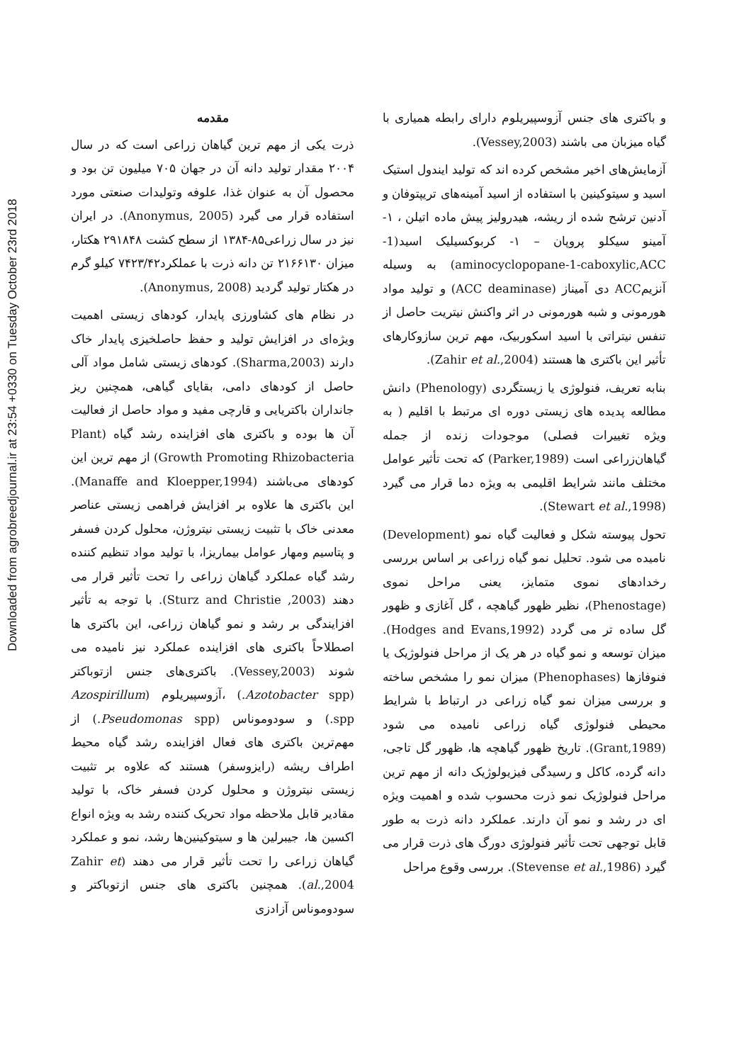Downloaded from agrobreedjournal.ir at 23:54 +0330 on Tuesday October 23rd 2018
مقدمه
ذرت یکی از مهم ترین گیاهان زراعی است که در سال ۲۰۰۴ مقدار تولید دانه آن در جهان ۷۰۵ میلیون تن بود و محصول آن به عنوان غذا، علوفه وتولیدات صنعتی مورد استفاده قرار می گیرد (Anonymus, 2005). در ایران نیز در سال زراعی۸۵-۱۳۸۴ از سطح کشت ۲۹۱۸۴۸ هکتار، میزان ۲۱۶۶۱۳۰ تن دانه ذرت با عملکرد۷۴۲۳/۴۲ کیلو گرم در هکتار تولید گردید (Anonymus, 2008).
در نظام های کشاورزی پایدار، کودهای زیستی اهمیت ویژه‌ای در افزایش تولید و حفظ حاصلخیزی پایدار خاک دارند (Sharma,2003). کودهای زیستی شامل مواد آلی حاصل از کودهای دامی، بقایای گیاهی، همچنین ریز جانداران باکتریایی و قارچی مفید و مواد حاصل از فعالیت آن ها بوده و باکتری های افزاینده رشد گیاه (Plant Growth Promoting Rhizobacteria) از مهم ترین این کودهای می‌باشند (Manaffe and Kloepper,1994). این باکتری ها علاوه بر افزایش فراهمی زیستی عناصر معدنی خاک با تثبیت زیستی نیتروژن، محلول کردن فسفر و پتاسیم ومهار عوامل بیماریزا، با تولید مواد تنظیم کننده رشد گیاه عملکرد گیاهان زراعی را تحت تأثیر قرار می دهند (Sturz and Christie ,2003). با توجه به تأثیر افزایندگی بر رشد و نمو گیاهان زراعی، این باکتری ها اصطلاحاً باکتری های افزاینده عملکرد نیز نامیده می شوند (Vessey,2003). باکتری‌های جنس ازتوباکتر (Azotobacter spp.) ،آزوسپیریلوم (Azospirillum spp.) و سودوموناس (Pseudomonas spp.) از مهم‌ترین باکتری های فعال افزاینده رشد گیاه محیط اطراف ریشه (رایزوسفر) هستند که علاوه بر تثبیت زیستی نیتروژن و محلول کردن فسفر خاک، با تولید مقادیر قابل ملاحظه مواد تحریک کننده رشد به ویژه انواع اکسین ها، جیبرلین ها و سیتوکینین‌ها رشد، نمو و عملکرد گیاهان زراعی را تحت تأثیر قرار می دهند (Zahir et al.,2004). همچنین باکتری های جنس ازتوباکتر و سودوموناس آزادزی
و باکتری های جنس آزوسپیریلوم دارای رابطه همیاری با گیاه میزبان می باشند (Vessey,2003).
آزمایش‌های اخیر مشخص کرده اند که تولید ایندول استیک اسید و سیتوکینین با استفاده از اسید آمینه‌های تریپتوفان و آدنین ترشح شده از ریشه، هیدرولیز پیش ماده اتیلن ، ۱- آمینو سیکلو پروپان – ۱- کربوکسیلیک اسید(1-aminocyclopopane-1-caboxylic,ACC) به وسیله آنزیمACC دی آمیناز (ACC deaminase) و تولید مواد هورمونی و شبه هورمونی در اثر واکنش نیتریت حاصل از تنفس نیتراتی با اسید اسکوربیک، مهم ترین سازوکارهای تأثیر این باکتری ها هستند (Zahir et al.,2004).
بنابه تعریف، فنولوژی یا زیستگردی (Phenology) دانش مطالعه پدیده های زیستی دوره ای مرتبط با اقلیم ( به ویژه تغییرات فصلی) موجودات زنده از جمله گیاهان‌زراعی است (Parker,1989) که تحت تأثیر عوامل مختلف مانند شرایط اقلیمی به ویژه دما قرار می گیرد (Stewart et al.,1998).
تحول پیوسته شکل و فعالیت گیاه نمو (Development) نامیده می شود. تحلیل نمو گیاه زراعی بر اساس بررسی رخدادهای نموی متمایز، یعنی مراحل نموی (Phenostage)، نظیر ظهور گیاهچه ، گل آغازی و ظهور گل ساده تر می گردد (Hodges and Evans,1992). میزان توسعه و نمو گیاه در هر یک از مراحل فنولوژیک یا فنوفازها (Phenophases) میزان نمو را مشخص ساخته و بررسی میزان نمو گیاه زراعی در ارتباط با شرایط محیطی فنولوژی گیاه زراعی نامیده می شود (Grant,1989). تاریخ ظهور گیاهچه ها، ظهور گل تاجی، دانه گرده، کاکل و رسیدگی فیزیولوژیک دانه از مهم ترین مراحل فنولوژیک نمو ذرت محسوب شده و اهمیت ویژه ای در رشد و نمو آن دارند. عملکرد دانه ذرت به طور قابل توجهی تحت تأثیر فنولوژی دورگ های ذرت قرار می گیرد (Stevense et al.,1986). بررسی وقوع مراحل